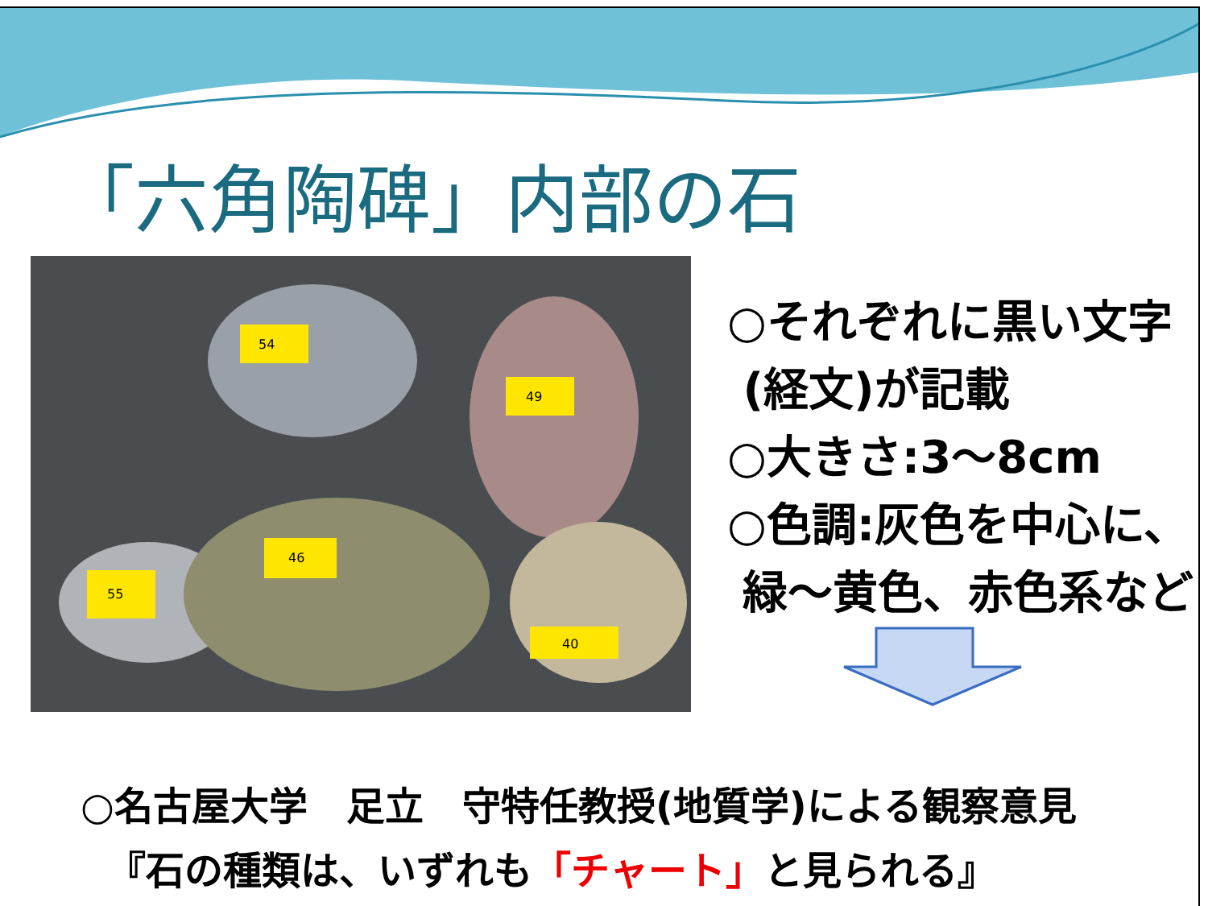「六角陶碑」内部の石
54
49
55
46
40
○それぞれに黒い文字
(経文)が記載
○大きさ:3～8cm
○色調:灰色を中心に、
緑～黄色、赤色系など
○名古屋大学　足立　守特任教授(地質学)による観察意見
『石の種類は、いずれも「チャート」と見られる』